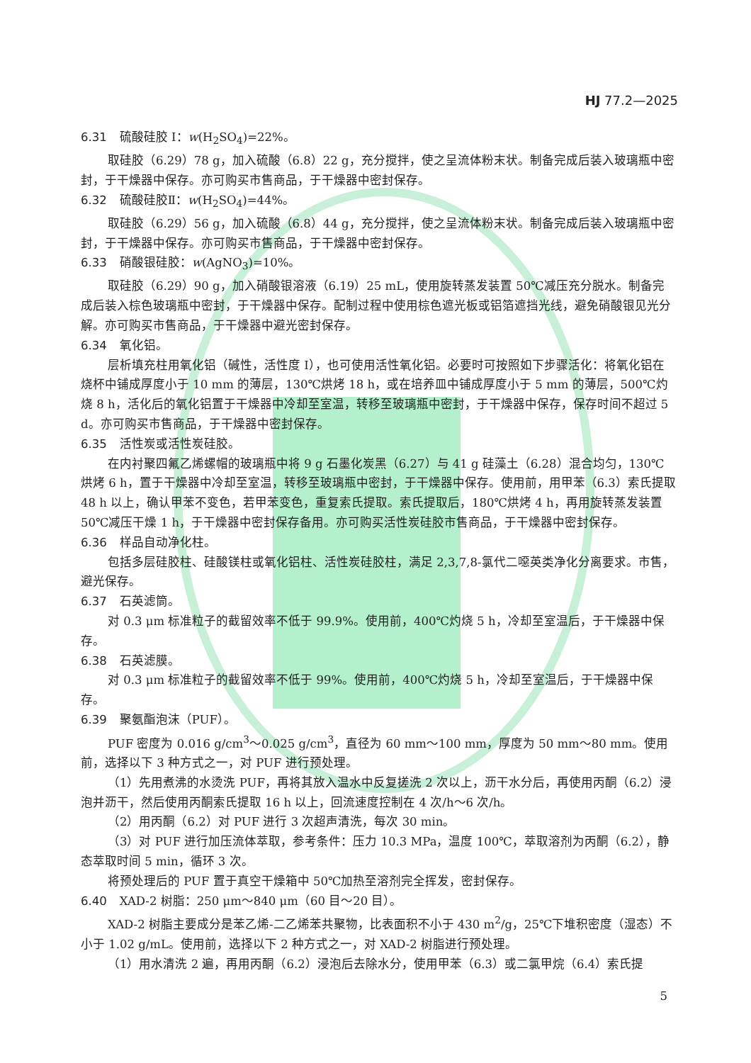HJ 77.2—2025
6.31 硫酸硅胶 I：w(H<sub>2</sub>SO<sub>4</sub>)=22%。
取硅胶（6.29）78 g，加入硫酸（6.8）22 g，充分搅拌，使之呈流体粉末状。制备完成后装入玻璃瓶中密封，于干燥器中保存。亦可购买市售商品，于干燥器中密封保存。
6.32 硫酸硅胶Ⅱ：w(H<sub>2</sub>SO<sub>4</sub>)=44%。
取硅胶（6.29）56 g，加入硫酸（6.8）44 g，充分搅拌，使之呈流体粉末状。制备完成后装入玻璃瓶中密封，于干燥器中保存。亦可购买市售商品，于干燥器中密封保存。
6.33 硝酸银硅胶：w(AgNO<sub>3</sub>)=10%。
取硅胶（6.29）90 g，加入硝酸银溶液（6.19）25 mL，使用旋转蒸发装置 50℃减压充分脱水。制备完成后装入棕色玻璃瓶中密封，于干燥器中保存。配制过程中使用棕色遮光板或铝箔遮挡光线，避免硝酸银见光分解。亦可购买市售商品，于干燥器中避光密封保存。
6.34 氧化铝。
层析填充柱用氧化铝（碱性，活性度 I），也可使用活性氧化铝。必要时可按照如下步骤活化：将氧化铝在烧杯中铺成厚度小于 10 mm 的薄层，130℃烘烤 18 h，或在培养皿中铺成厚度小于 5 mm 的薄层，500℃灼烧 8 h，活化后的氧化铝置于干燥器中冷却至室温，转移至玻璃瓶中密封，于干燥器中保存，保存时间不超过 5 d。亦可购买市售商品，于干燥器中密封保存。
6.35 活性炭或活性炭硅胶。
在内衬聚四氟乙烯螺帽的玻璃瓶中将 9 g 石墨化炭黑（6.27）与 41 g 硅藻土（6.28）混合均匀，130℃烘烤 6 h，置于干燥器中冷却至室温，转移至玻璃瓶中密封，于干燥器中保存。使用前，用甲苯（6.3）索氏提取 48 h 以上，确认甲苯不变色，若甲苯变色，重复索氏提取。索氏提取后，180℃烘烤 4 h，再用旋转蒸发装置 50℃减压干燥 1 h，于干燥器中密封保存备用。亦可购买活性炭硅胶市售商品，于干燥器中密封保存。
6.36 样品自动净化柱。
包括多层硅胶柱、硅酸镁柱或氧化铝柱、活性炭硅胶柱，满足 2,3,7,8-氯代二噁英类净化分离要求。市售，避光保存。
6.37 石英滤筒。
对 0.3 μm 标准粒子的截留效率不低于 99.9%。使用前，400℃灼烧 5 h，冷却至室温后，于干燥器中保存。
6.38 石英滤膜。
对 0.3 μm 标准粒子的截留效率不低于 99%。使用前，400℃灼烧 5 h，冷却至室温后，于干燥器中保存。
6.39 聚氨酯泡沫（PUF）。
PUF 密度为 0.016 g/cm<sup>3</sup>～0.025 g/cm<sup>3</sup>，直径为 60 mm～100 mm，厚度为 50 mm～80 mm。使用前，选择以下 3 种方式之一，对 PUF 进行预处理。
（1）先用煮沸的水烫洗 PUF，再将其放入温水中反复搓洗 2 次以上，沥干水分后，再使用丙酮（6.2）浸泡并沥干，然后使用丙酮索氏提取 16 h 以上，回流速度控制在 4 次/h～6 次/h。
（2）用丙酮（6.2）对 PUF 进行 3 次超声清洗，每次 30 min。
（3）对 PUF 进行加压流体萃取，参考条件：压力 10.3 MPa，温度 100℃，萃取溶剂为丙酮（6.2），静态萃取时间 5 min，循环 3 次。
将预处理后的 PUF 置于真空干燥箱中 50℃加热至溶剂完全挥发，密封保存。
6.40 XAD-2 树脂：250 μm～840 μm（60 目～20 目）。
XAD-2 树脂主要成分是苯乙烯-二乙烯苯共聚物，比表面积不小于 430 m<sup>2</sup>/g，25℃下堆积密度（湿态）不小于 1.02 g/mL。使用前，选择以下 2 种方式之一，对 XAD-2 树脂进行预处理。
（1）用水清洗 2 遍，再用丙酮（6.2）浸泡后去除水分，使用甲苯（6.3）或二氯甲烷（6.4）索氏提
5